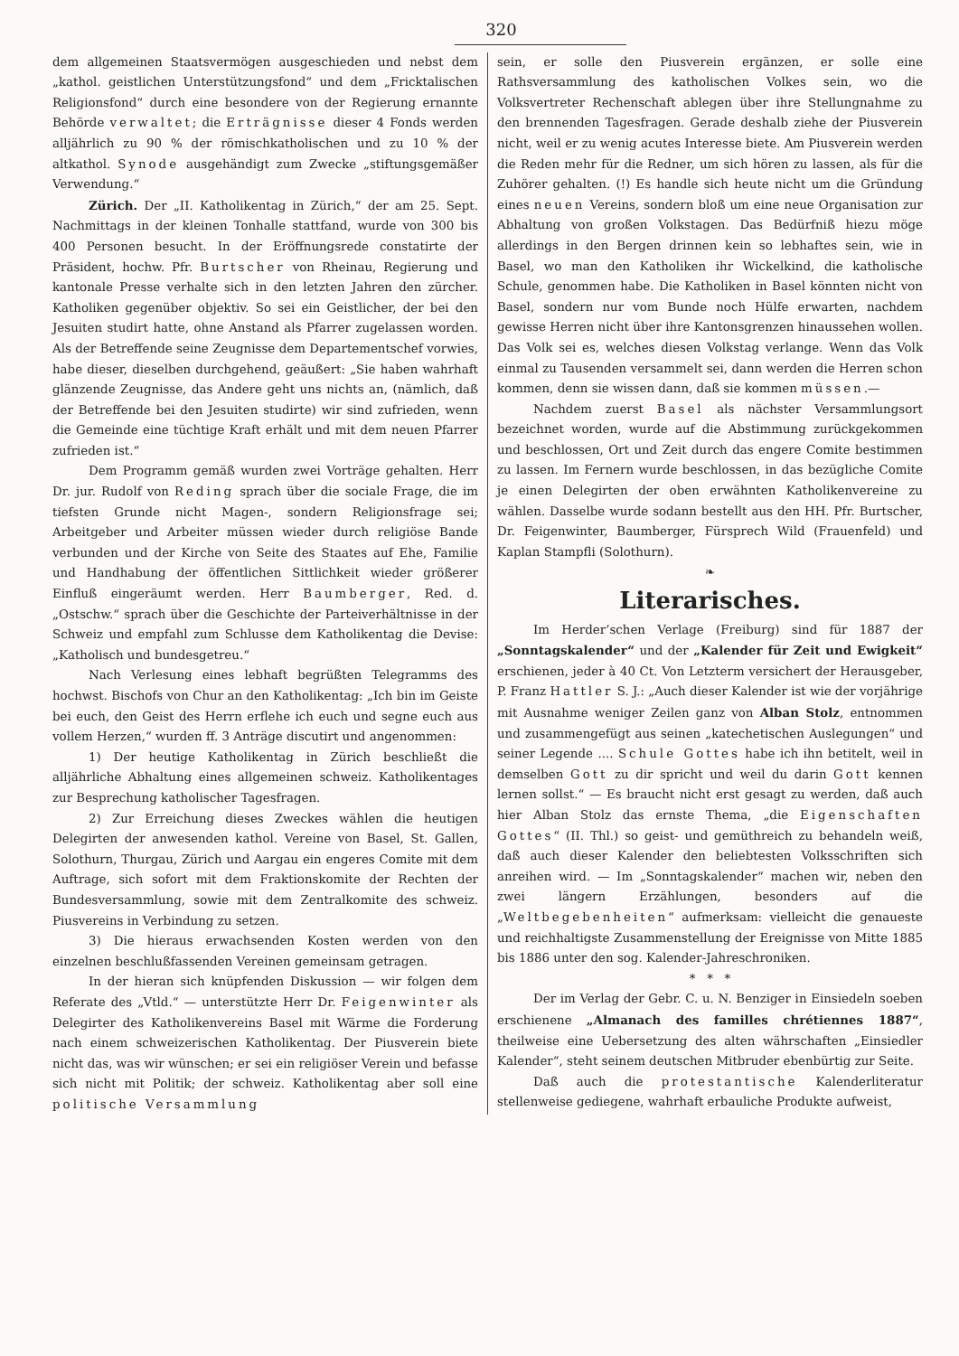320
dem allgemeinen Staatsvermögen ausgeschieden und nebst dem „kathol. geistlichen Unterstützungsfond“ und dem „Fricktalischen Religionsfond“ durch eine besondere von der Regierung ernannte Behörde verwaltet; die Erträgnisse dieser 4 Fonds werden alljährlich zu 90 % der römischkatholischen und zu 10 % der altkathol. Synode ausgehändigt zum Zwecke „stiftungsgemäßer Verwendung.“
Zürich. Der „II. Katholikentag in Zürich,“ der am 25. Sept. Nachmittags in der kleinen Tonhalle stattfand, wurde von 300 bis 400 Personen besucht. In der Eröffnungsrede constatirte der Präsident, hochw. Pfr. Burtscher von Rheinau, Regierung und kantonale Presse verhalte sich in den letzten Jahren den zürcher. Katholiken gegenüber objektiv. So sei ein Geistlicher, der bei den Jesuiten studirt hatte, ohne Anstand als Pfarrer zugelassen worden. Als der Betreffende seine Zeugnisse dem Departementschef vorwies, habe dieser, dieselben durchgehend, geäußert: „Sie haben wahrhaft glänzende Zeugnisse, das Andere geht uns nichts an, (nämlich, daß der Betreffende bei den Jesuiten studirte) wir sind zufrieden, wenn die Gemeinde eine tüchtige Kraft erhält und mit dem neuen Pfarrer zufrieden ist.“
Dem Programm gemäß wurden zwei Vorträge gehalten. Herr Dr. jur. Rudolf von Reding sprach über die sociale Frage, die im tiefsten Grunde nicht Magen-, sondern Religionsfrage sei; Arbeitgeber und Arbeiter müssen wieder durch religiöse Bande verbunden und der Kirche von Seite des Staates auf Ehe, Familie und Handhabung der öffentlichen Sittlichkeit wieder größerer Einfluß eingeräumt werden. Herr Baumberger, Red. d. „Ostschw.“ sprach über die Geschichte der Parteiverhältnisse in der Schweiz und empfahl zum Schlusse dem Katholikentag die Devise: „Katholisch und bundesgetreu.“
Nach Verlesung eines lebhaft begrüßten Telegramms des hochwst. Bischofs von Chur an den Katholikentag: „Ich bin im Geiste bei euch, den Geist des Herrn erflehe ich euch und segne euch aus vollem Herzen,“ wurden ff. 3 Anträge discutirt und angenommen:
1) Der heutige Katholikentag in Zürich beschließt die alljährliche Abhaltung eines allgemeinen schweiz. Katholikentages zur Besprechung katholischer Tagesfragen.
2) Zur Erreichung dieses Zweckes wählen die heutigen Delegirten der anwesenden kathol. Vereine von Basel, St. Gallen, Solothurn, Thurgau, Zürich und Aargau ein engeres Comite mit dem Auftrage, sich sofort mit dem Fraktionskomite der Rechten der Bundesversammlung, sowie mit dem Zentralkomite des schweiz. Piusvereins in Verbindung zu setzen.
3) Die hieraus erwachsenden Kosten werden von den einzelnen beschlußfassenden Vereinen gemeinsam getragen.
In der hieran sich knüpfenden Diskussion — wir folgen dem Referate des „Vtld.“ — unterstützte Herr Dr. Feigenwinter als Delegirter des Katholikenvereins Basel mit Wärme die Forderung nach einem schweizerischen Katholikentag. Der Piusverein biete nicht das, was wir wünschen; er sei ein religiöser Verein und befasse sich nicht mit Politik; der schweiz. Katholikentag aber soll eine politische Versammlung
sein, er solle den Piusverein ergänzen, er solle eine Rathsversammlung des katholischen Volkes sein, wo die Volksvertreter Rechenschaft ablegen über ihre Stellungnahme zu den brennenden Tagesfragen. Gerade deshalb ziehe der Piusverein nicht, weil er zu wenig acutes Interesse biete. Am Piusverein werden die Reden mehr für die Redner, um sich hören zu lassen, als für die Zuhörer gehalten. (!) Es handle sich heute nicht um die Gründung eines neuen Vereins, sondern bloß um eine neue Organisation zur Abhaltung von großen Volkstagen. Das Bedürfniß hiezu möge allerdings in den Bergen drinnen kein so lebhaftes sein, wie in Basel, wo man den Katholiken ihr Wickelkind, die katholische Schule, genommen habe. Die Katholiken in Basel könnten nicht von Basel, sondern nur vom Bunde noch Hülfe erwarten, nachdem gewisse Herren nicht über ihre Kantonsgrenzen hinaussehen wollen. Das Volk sei es, welches diesen Volkstag verlange. Wenn das Volk einmal zu Tausenden versammelt sei, dann werden die Herren schon kommen, denn sie wissen dann, daß sie kommen müssen.—
Nachdem zuerst Basel als nächster Versammlungsort bezeichnet worden, wurde auf die Abstimmung zurückgekommen und beschlossen, Ort und Zeit durch das engere Comite bestimmen zu lassen. Im Fernern wurde beschlossen, in das bezügliche Comite je einen Delegirten der oben erwähnten Katholikenvereine zu wählen. Dasselbe wurde sodann bestellt aus den HH. Pfr. Burtscher, Dr. Feigenwinter, Baumberger, Fürsprech Wild (Frauenfeld) und Kaplan Stampfli (Solothurn).
❧
Literarisches.
Im Herder’schen Verlage (Freiburg) sind für 1887 der „Sonntagskalender“ und der „Kalender für Zeit und Ewigkeit“ erschienen, jeder à 40 Ct. Von Letzterm versichert der Herausgeber, P. Franz Hattler S. J.: „Auch dieser Kalender ist wie der vorjährige mit Ausnahme weniger Zeilen ganz von Alban Stolz, entnommen und zusammengefügt aus seinen „katechetischen Auslegungen“ und seiner Legende .... Schule Gottes habe ich ihn betitelt, weil in demselben Gott zu dir spricht und weil du darin Gott kennen lernen sollst.“ — Es braucht nicht erst gesagt zu werden, daß auch hier Alban Stolz das ernste Thema, „die Eigenschaften Gottes“ (II. Thl.) so geist- und gemüthreich zu behandeln weiß, daß auch dieser Kalender den beliebtesten Volksschriften sich anreihen wird. — Im „Sonntagskalender“ machen wir, neben den zwei längern Erzählungen, besonders auf die „Weltbegebenheiten“ aufmerksam: vielleicht die genaueste und reichhaltigste Zusammenstellung der Ereignisse von Mitte 1885 bis 1886 unter den sog. Kalender-Jahreschroniken.
* * *
Der im Verlag der Gebr. C. u. N. Benziger in Einsiedeln soeben erschienene „Almanach des familles chrétiennes 1887“, theilweise eine Uebersetzung des alten währschaften „Einsiedler Kalender“, steht seinem deutschen Mitbruder ebenbürtig zur Seite.
Daß auch die protestantische Kalenderliteratur stellenweise gediegene, wahrhaft erbauliche Produkte aufweist,